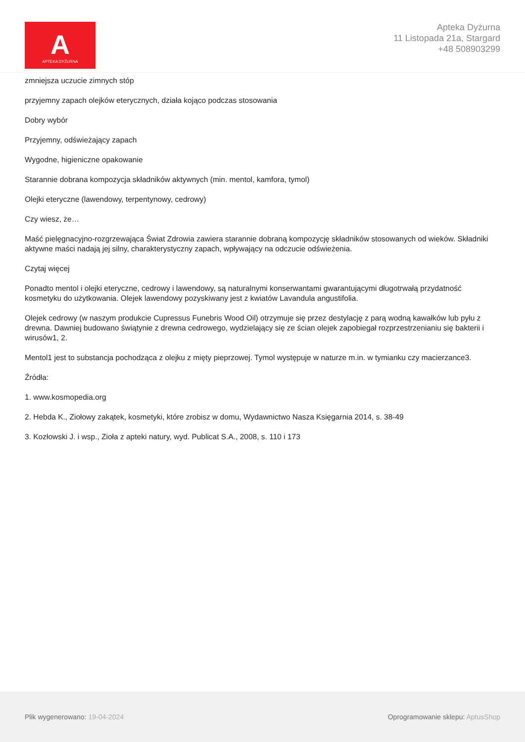A
APTEKA DYŻURNA
Apteka Dyżurna
11 Listopada 21a, Stargard
+48 508903299
zmniejsza uczucie zimnych stóp
przyjemny zapach olejków eterycznych, działa kojąco podczas stosowania
Dobry wybór
Przyjemny, odświeżający zapach
Wygodne, higieniczne opakowanie
Starannie dobrana kompozycja składników aktywnych (min. mentol, kamfora, tymol)
Olejki eteryczne (lawendowy, terpentynowy, cedrowy)
Czy wiesz, że…
Maść pielęgnacyjno-rozgrzewająca Świat Zdrowia zawiera starannie dobraną kompozycję składników stosowanych od wieków. Składniki aktywne maści nadają jej silny, charakterystyczny zapach, wpływający na odczucie odświeżenia.
Czytaj więcej
Ponadto mentol i olejki eteryczne, cedrowy i lawendowy, są naturalnymi konserwantami gwarantującymi długotrwałą przydatność kosmetyku do użytkowania. Olejek lawendowy pozyskiwany jest z kwiatów Lavandula angustifolia.
Olejek cedrowy (w naszym produkcie Cupressus Funebris Wood Oil) otrzymuje się przez destylację z parą wodną kawałków lub pyłu z drewna. Dawniej budowano świątynie z drewna cedrowego, wydzielający się ze ścian olejek zapobiegał rozprzestrzenianiu się bakterii i wirusów1, 2.
Mentol1 jest to substancja pochodząca z olejku z mięty pieprzowej. Tymol występuje w naturze m.in. w tymianku czy macierzance3.
Źródła:
1. www.kosmopedia.org
2. Hebda K., Ziołowy zakątek, kosmetyki, które zrobisz w domu, Wydawnictwo Nasza Księgarnia 2014, s. 38-49
3. Kozłowski J. i wsp., Zioła z apteki natury, wyd. Publicat S.A., 2008, s. 110 i 173
Plik wygenerowano: 19-04-2024
Oprogramowanie sklepu: AptusShop